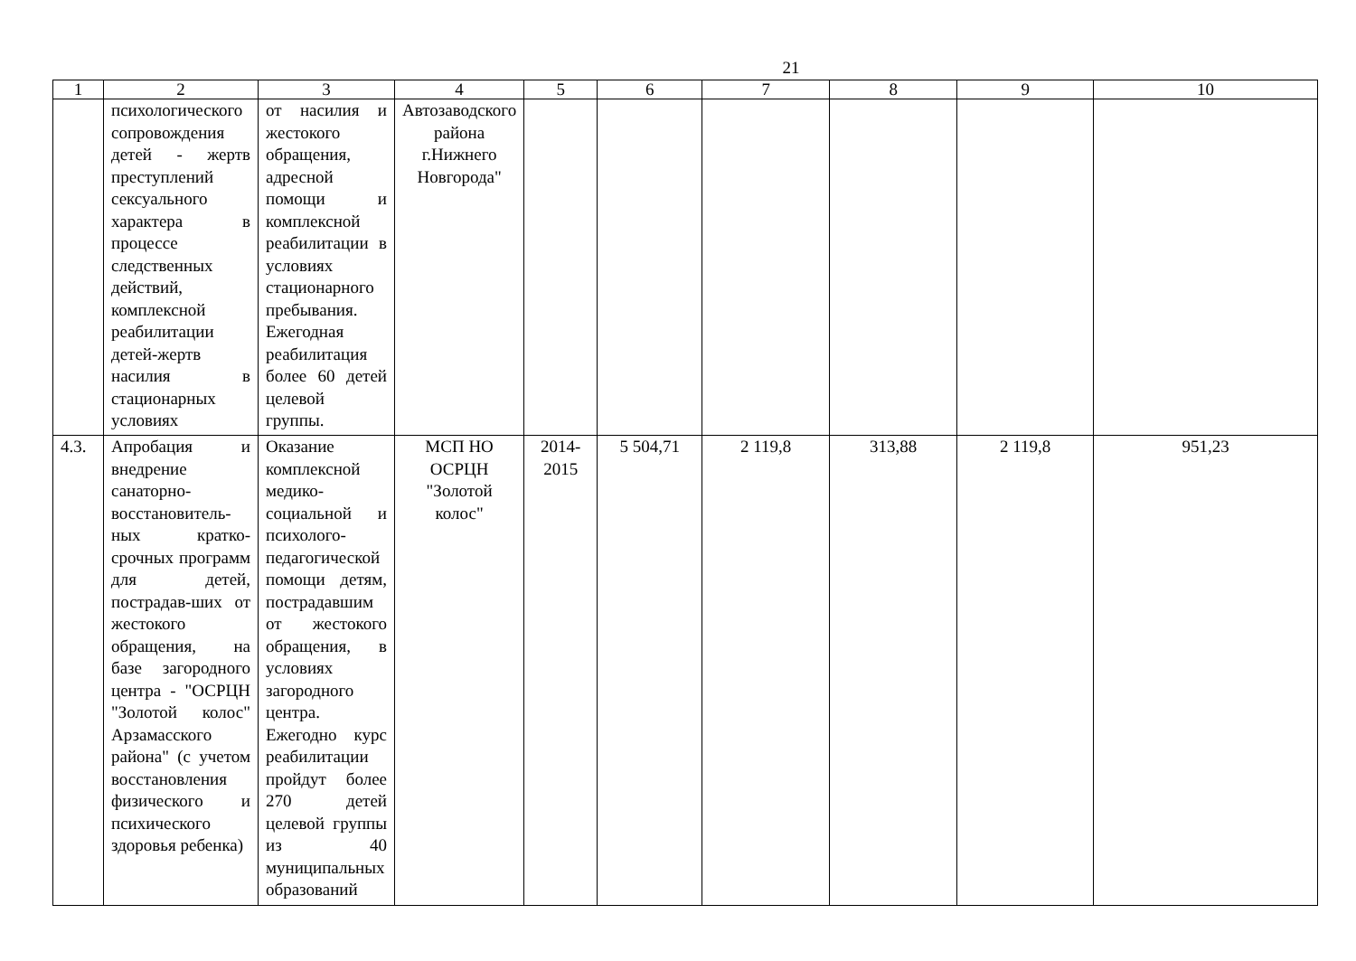21
| 1 | 2 | 3 | 4 | 5 | 6 | 7 | 8 | 9 | 10 |
| --- | --- | --- | --- | --- | --- | --- | --- | --- | --- |
| | психологического сопровождения детей - жертв преступлений сексуального характера в процессе следственных действий, комплексной реабилитации детей-жертв насилия в стационарных условиях | от насилия и жестокого обращения, адресной помощи и комплексной реабилитации в условиях стационарного пребывания. Ежегодная реабилитация более 60 детей целевой группы. | Автозаводского района г.Нижнего Новгорода" | | | | | | |
| 4.3. | Апробация и внедрение санаторно-восстановитель-ных кратко-срочных программ для детей, пострадав-ших от жестокого обращения, на базе загородного центра - "ОСРЦН "Золотой колос" Арзамасского района" (с учетом восстановления физического и психического здоровья ребенка) | Оказание комплексной медико-социальной и психолого-педагогической помощи детям, пострадавшим от жестокого обращения, в условиях загородного центра. Ежегодно курс реабилитации пройдут более 270 детей целевой группы из 40 муниципальных образований | МСП НО ОСРЦН "Золотой колос" | 2014-2015 | 5 504,71 | 2 119,8 | 313,88 | 2 119,8 | 951,23 |